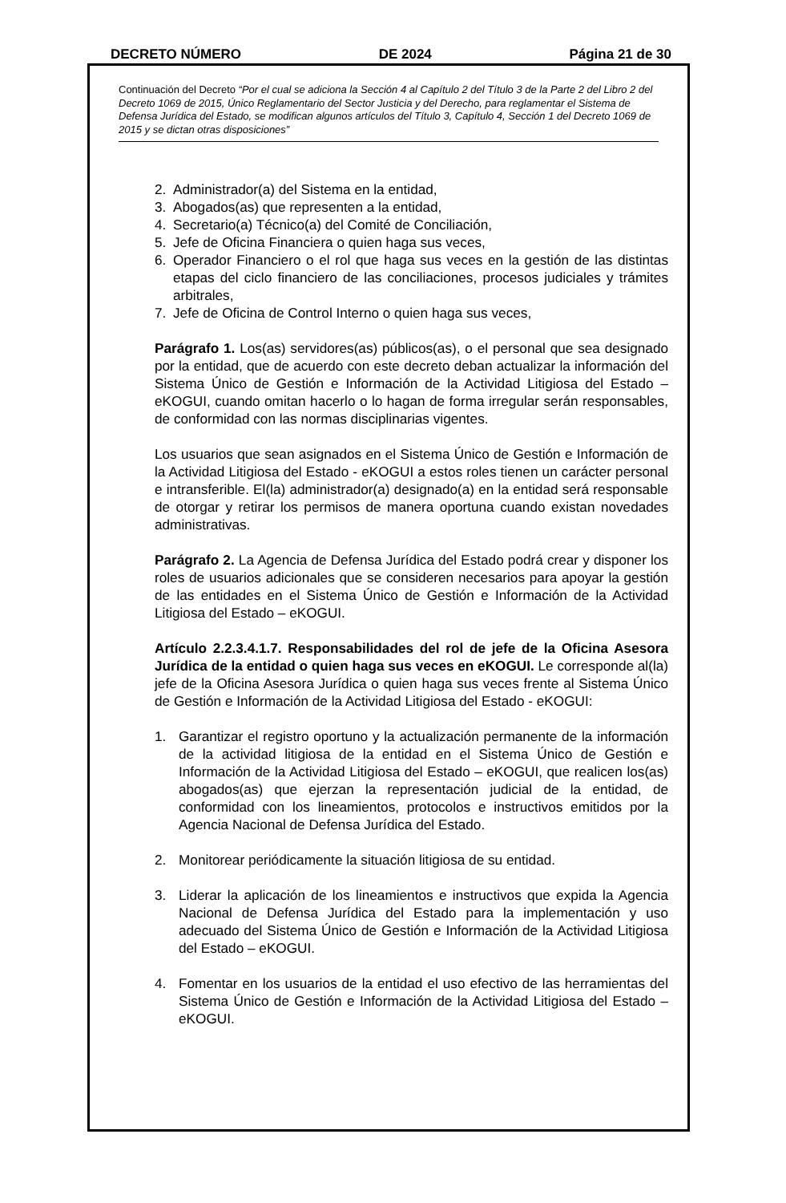DECRETO NÚMERO DE 2024 Página 21 de 30
Continuación del Decreto “Por el cual se adiciona la Sección 4 al Capítulo 2 del Título 3 de la Parte 2 del Libro 2 del Decreto 1069 de 2015, Único Reglamentario del Sector Justicia y del Derecho, para reglamentar el Sistema de Defensa Jurídica del Estado, se modifican algunos artículos del Título 3, Capítulo 4, Sección 1 del Decreto 1069 de 2015 y se dictan otras disposiciones”
2. Administrador(a) del Sistema en la entidad,
3. Abogados(as) que representen a la entidad,
4. Secretario(a) Técnico(a) del Comité de Conciliación,
5. Jefe de Oficina Financiera o quien haga sus veces,
6. Operador Financiero o el rol que haga sus veces en la gestión de las distintas etapas del ciclo financiero de las conciliaciones, procesos judiciales y trámites arbitrales,
7. Jefe de Oficina de Control Interno o quien haga sus veces,
Parágrafo 1. Los(as) servidores(as) públicos(as), o el personal que sea designado por la entidad, que de acuerdo con este decreto deban actualizar la información del Sistema Único de Gestión e Información de la Actividad Litigiosa del Estado – eKOGUI, cuando omitan hacerlo o lo hagan de forma irregular serán responsables, de conformidad con las normas disciplinarias vigentes.
Los usuarios que sean asignados en el Sistema Único de Gestión e Información de la Actividad Litigiosa del Estado - eKOGUI a estos roles tienen un carácter personal e intransferible. El(la) administrador(a) designado(a) en la entidad será responsable de otorgar y retirar los permisos de manera oportuna cuando existan novedades administrativas.
Parágrafo 2. La Agencia de Defensa Jurídica del Estado podrá crear y disponer los roles de usuarios adicionales que se consideren necesarios para apoyar la gestión de las entidades en el Sistema Único de Gestión e Información de la Actividad Litigiosa del Estado – eKOGUI.
Artículo 2.2.3.4.1.7. Responsabilidades del rol de jefe de la Oficina Asesora Jurídica de la entidad o quien haga sus veces en eKOGUI. Le corresponde al(la) jefe de la Oficina Asesora Jurídica o quien haga sus veces frente al Sistema Único de Gestión e Información de la Actividad Litigiosa del Estado - eKOGUI:
1. Garantizar el registro oportuno y la actualización permanente de la información de la actividad litigiosa de la entidad en el Sistema Único de Gestión e Información de la Actividad Litigiosa del Estado – eKOGUI, que realicen los(as) abogados(as) que ejerzan la representación judicial de la entidad, de conformidad con los lineamientos, protocolos e instructivos emitidos por la Agencia Nacional de Defensa Jurídica del Estado.
2. Monitorear periódicamente la situación litigiosa de su entidad.
3. Liderar la aplicación de los lineamientos e instructivos que expida la Agencia Nacional de Defensa Jurídica del Estado para la implementación y uso adecuado del Sistema Único de Gestión e Información de la Actividad Litigiosa del Estado – eKOGUI.
4. Fomentar en los usuarios de la entidad el uso efectivo de las herramientas del Sistema Único de Gestión e Información de la Actividad Litigiosa del Estado – eKOGUI.